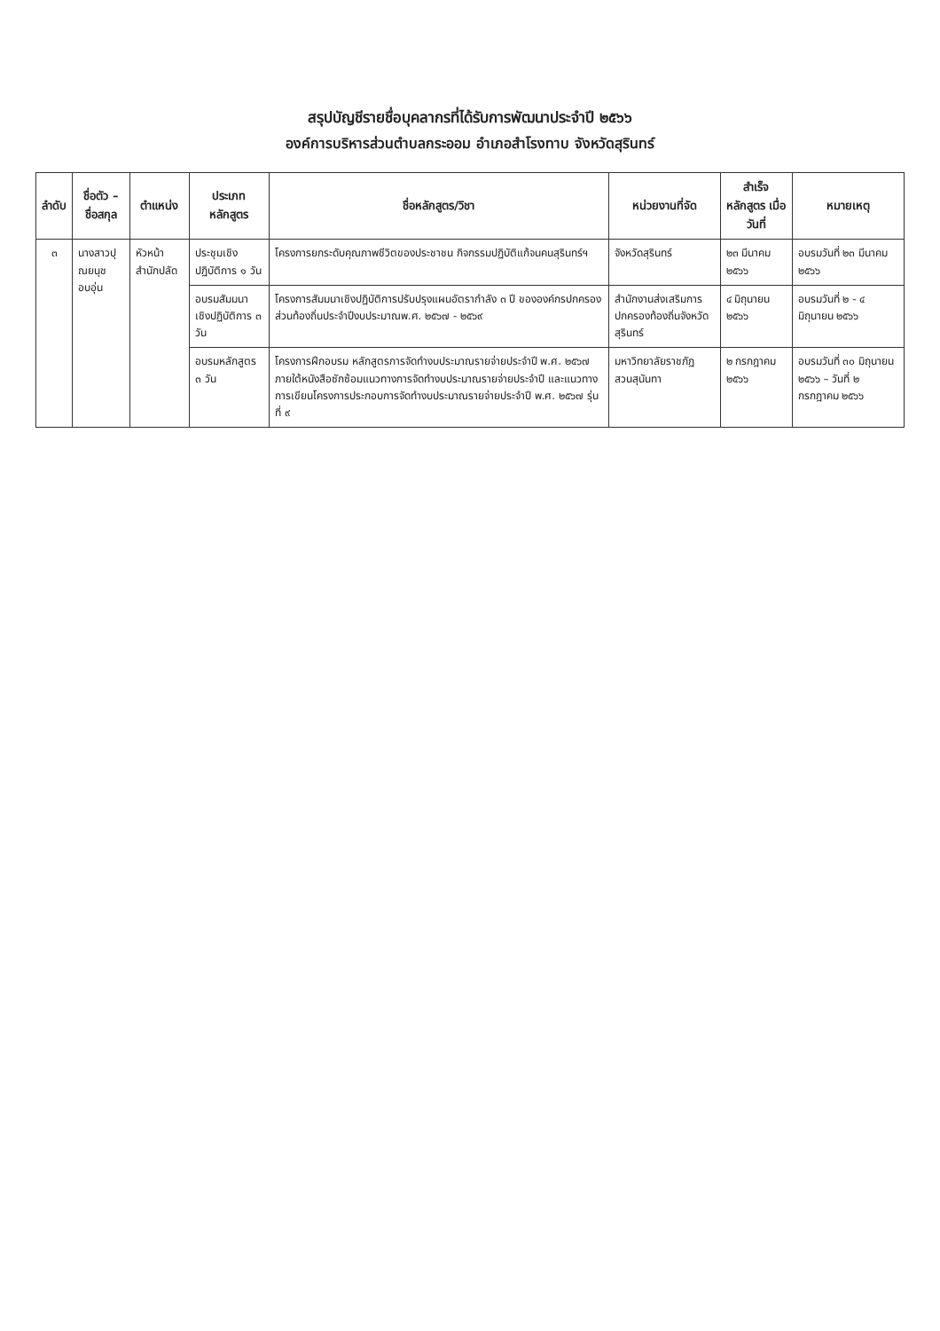สรุปบัญชีรายชื่อบุคลากรที่ได้รับการพัฒนาประจำปี ๒๕๖๖
องค์การบริหารส่วนตำบลกระออม อำเภอสำโรงทาบ จังหวัดสุรินทร์
| ลำดับ | ชื่อตัว – ชื่อสกุล | ตำแหน่ง | ประเภทหลักสูตร | ชื่อหลักสูตร/วิชา | หน่วยงานที่จัด | สำเร็จหลักสูตร เมื่อวันที่ | หมายเหตุ |
| --- | --- | --- | --- | --- | --- | --- | --- |
| ๓ | นางสาวปุณยนุช อบอุ่น | หัวหน้าสำนักปลัด | ประชุมเชิงปฏิบัติการ ๑ วัน | โครงการยกระดับคุณภาพชีวิตของประชาชน กิจกรรมปฏิบัติแก้จนคนสุรินทร์ฯ | จังหวัดสุรินทร์ | ๒๓ มีนาคม ๒๕๖๖ | อบรมวันที่ ๒๓ มีนาคม ๒๕๖๖ |
| | | | อบรมสัมมนาเชิงปฏิบัติการ ๓ วัน | โครงการสัมมนาเชิงปฏิบัติการปรับปรุงแผนอัตรากำลัง ๓ ปี ขององค์กรปกครองส่วนท้องถิ่นประจำปีงบประมาณพ.ศ. ๒๕๖๗ - ๒๕๖๙ | สำนักงานส่งเสริมการปกครองท้องถิ่นจังหวัดสุรินทร์ | ๔ มิถุนายน ๒๕๖๖ | อบรมวันที่ ๒ - ๔ มิถุนายน ๒๕๖๖ |
| | | | อบรมหลักสูตร ๓ วัน | โครงการฝึกอบรม หลักสูตรการจัดทำงบประมาณรายจ่ายประจำปี พ.ศ. ๒๕๖๗ ภายใต้หนังสือซักซ้อมแนวทางการจัดทำงบประมาณรายจ่ายประจำปี และแนวทางการเขียนโครงการประกอบการจัดทำงบประมาณรายจ่ายประจำปี พ.ศ. ๒๕๖๗ รุ่นที่ ๙ | มหาวิทยาลัยราชภัฏสวนสุนันทา | ๒ กรกฎาคม ๒๕๖๖ | อบรมวันที่ ๓๐ มิถุนายน ๒๕๖๖ – วันที่ ๒ กรกฎาคม ๒๕๖๖ |